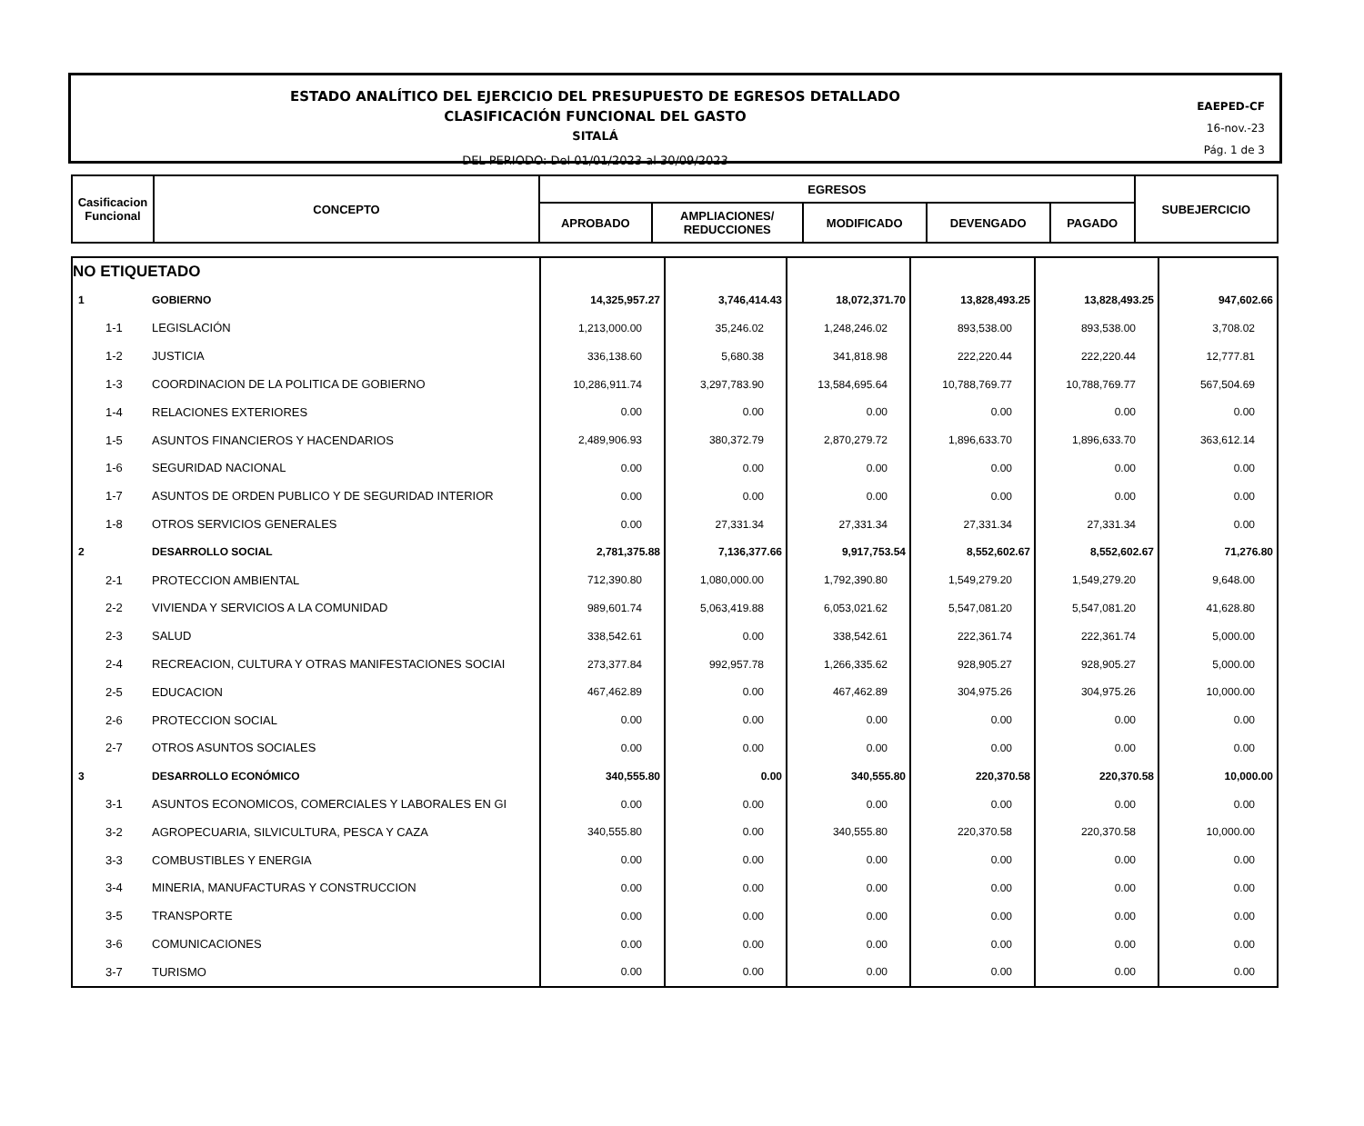ESTADO ANALÍTICO DEL EJERCICIO DEL PRESUPUESTO DE EGRESOS DETALLADO
CLASIFICACIÓN FUNCIONAL DEL GASTO
SITALÁ
DEL PERIODO: Del 01/01/2023 al 30/09/2023
EAEPED-CF
16-nov.-23
Pág. 1 de 3
| Casificacion Funcional | CONCEPTO | EGRESOS | | | | | SUBEJERCICIO |
| --- | --- | --- | --- | --- | --- | --- | --- |
| | | APROBADO | AMPLIACIONES/ REDUCCIONES | MODIFICADO | DEVENGADO | PAGADO | |
| NO ETIQUETADO | | | | | | | |
| 1 | GOBIERNO | 14,325,957.27 | 3,746,414.43 | 18,072,371.70 | 13,828,493.25 | 13,828,493.25 | 947,602.66 |
| 1-1 | LEGISLACIÓN | 1,213,000.00 | 35,246.02 | 1,248,246.02 | 893,538.00 | 893,538.00 | 3,708.02 |
| 1-2 | JUSTICIA | 336,138.60 | 5,680.38 | 341,818.98 | 222,220.44 | 222,220.44 | 12,777.81 |
| 1-3 | COORDINACION DE LA POLITICA DE GOBIERNO | 10,286,911.74 | 3,297,783.90 | 13,584,695.64 | 10,788,769.77 | 10,788,769.77 | 567,504.69 |
| 1-4 | RELACIONES EXTERIORES | 0.00 | 0.00 | 0.00 | 0.00 | 0.00 | 0.00 |
| 1-5 | ASUNTOS FINANCIEROS Y HACENDARIOS | 2,489,906.93 | 380,372.79 | 2,870,279.72 | 1,896,633.70 | 1,896,633.70 | 363,612.14 |
| 1-6 | SEGURIDAD NACIONAL | 0.00 | 0.00 | 0.00 | 0.00 | 0.00 | 0.00 |
| 1-7 | ASUNTOS DE ORDEN PUBLICO Y DE SEGURIDAD INTERIOR | 0.00 | 0.00 | 0.00 | 0.00 | 0.00 | 0.00 |
| 1-8 | OTROS SERVICIOS GENERALES | 0.00 | 27,331.34 | 27,331.34 | 27,331.34 | 27,331.34 | 0.00 |
| 2 | DESARROLLO SOCIAL | 2,781,375.88 | 7,136,377.66 | 9,917,753.54 | 8,552,602.67 | 8,552,602.67 | 71,276.80 |
| 2-1 | PROTECCION AMBIENTAL | 712,390.80 | 1,080,000.00 | 1,792,390.80 | 1,549,279.20 | 1,549,279.20 | 9,648.00 |
| 2-2 | VIVIENDA Y SERVICIOS A LA COMUNIDAD | 989,601.74 | 5,063,419.88 | 6,053,021.62 | 5,547,081.20 | 5,547,081.20 | 41,628.80 |
| 2-3 | SALUD | 338,542.61 | 0.00 | 338,542.61 | 222,361.74 | 222,361.74 | 5,000.00 |
| 2-4 | RECREACION, CULTURA Y OTRAS MANIFESTACIONES SOCIAI | 273,377.84 | 992,957.78 | 1,266,335.62 | 928,905.27 | 928,905.27 | 5,000.00 |
| 2-5 | EDUCACION | 467,462.89 | 0.00 | 467,462.89 | 304,975.26 | 304,975.26 | 10,000.00 |
| 2-6 | PROTECCION SOCIAL | 0.00 | 0.00 | 0.00 | 0.00 | 0.00 | 0.00 |
| 2-7 | OTROS ASUNTOS SOCIALES | 0.00 | 0.00 | 0.00 | 0.00 | 0.00 | 0.00 |
| 3 | DESARROLLO ECONÓMICO | 340,555.80 | 0.00 | 340,555.80 | 220,370.58 | 220,370.58 | 10,000.00 |
| 3-1 | ASUNTOS ECONOMICOS, COMERCIALES Y LABORALES EN GI | 0.00 | 0.00 | 0.00 | 0.00 | 0.00 | 0.00 |
| 3-2 | AGROPECUARIA, SILVICULTURA, PESCA Y CAZA | 340,555.80 | 0.00 | 340,555.80 | 220,370.58 | 220,370.58 | 10,000.00 |
| 3-3 | COMBUSTIBLES Y ENERGIA | 0.00 | 0.00 | 0.00 | 0.00 | 0.00 | 0.00 |
| 3-4 | MINERIA, MANUFACTURAS Y CONSTRUCCION | 0.00 | 0.00 | 0.00 | 0.00 | 0.00 | 0.00 |
| 3-5 | TRANSPORTE | 0.00 | 0.00 | 0.00 | 0.00 | 0.00 | 0.00 |
| 3-6 | COMUNICACIONES | 0.00 | 0.00 | 0.00 | 0.00 | 0.00 | 0.00 |
| 3-7 | TURISMO | 0.00 | 0.00 | 0.00 | 0.00 | 0.00 | 0.00 |